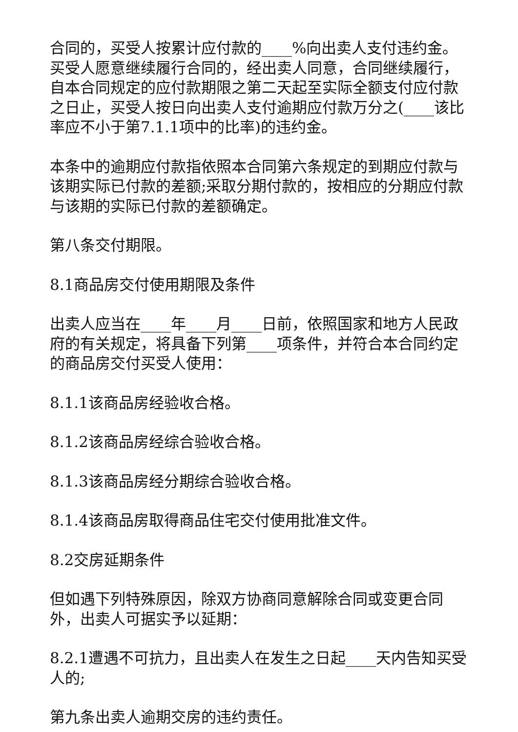合同的，买受人按累计应付款的____%向出卖人支付违约金。买受人愿意继续履行合同的，经出卖人同意，合同继续履行，自本合同规定的应付款期限之第二天起至实际全额支付应付款之日止，买受人按日向出卖人支付逾期应付款万分之(____该比率应不小于第7.1.1项中的比率)的违约金。
本条中的逾期应付款指依照本合同第六条规定的到期应付款与该期实际已付款的差额;采取分期付款的，按相应的分期应付款与该期的实际已付款的差额确定。
第八条交付期限。
8.1商品房交付使用期限及条件
出卖人应当在____年____月____日前，依照国家和地方人民政府的有关规定，将具备下列第____项条件，并符合本合同约定的商品房交付买受人使用：
8.1.1该商品房经验收合格。
8.1.2该商品房经综合验收合格。
8.1.3该商品房经分期综合验收合格。
8.1.4该商品房取得商品住宅交付使用批准文件。
8.2交房延期条件
但如遇下列特殊原因，除双方协商同意解除合同或变更合同外，出卖人可据实予以延期：
8.2.1遭遇不可抗力，且出卖人在发生之日起____天内告知买受人的;
第九条出卖人逾期交房的违约责任。